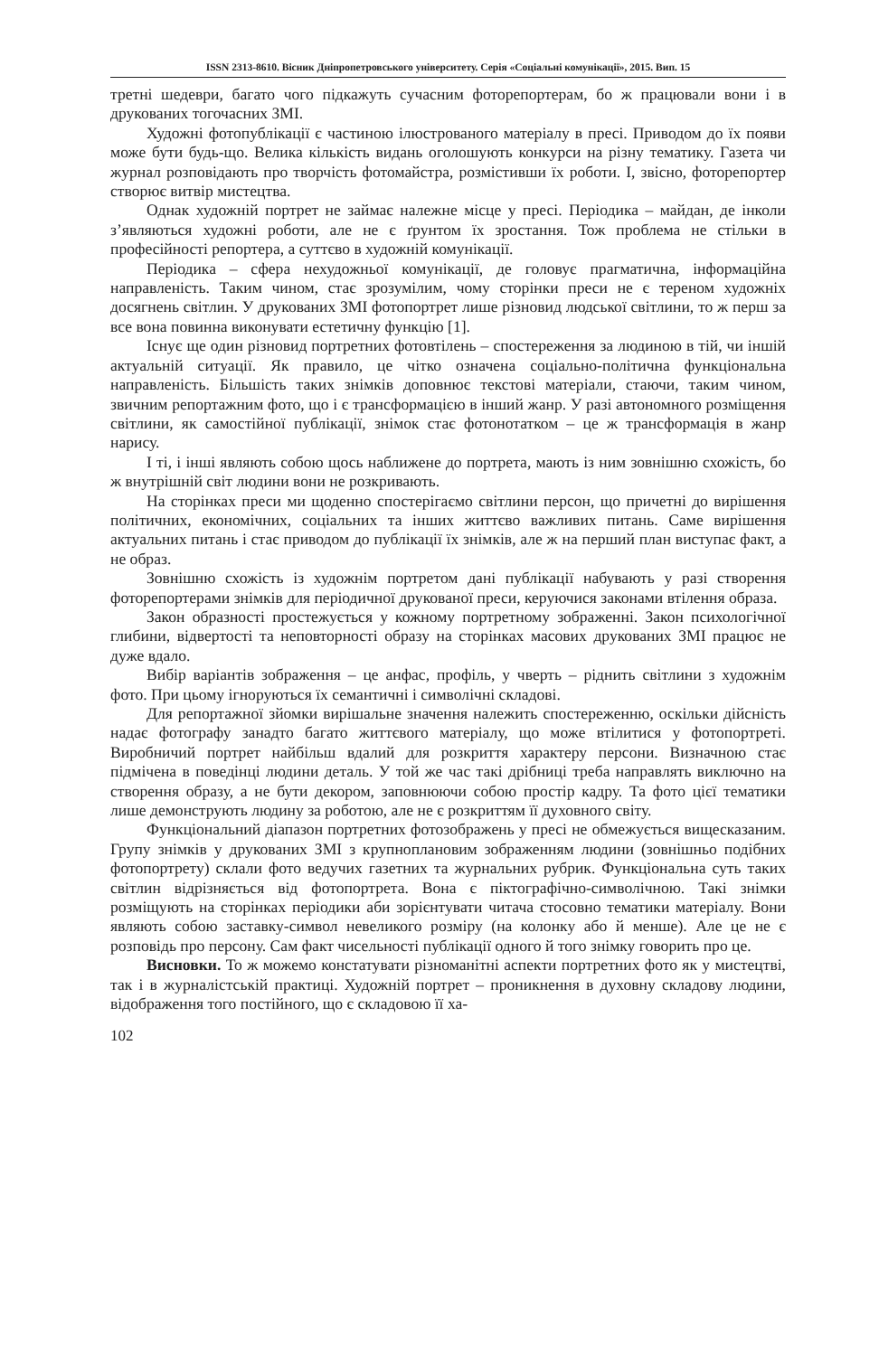ISSN 2313-8610. Вісник Дніпропетровського університету. Серія «Соціальні комунікації», 2015. Вип. 15
третні шедеври, багато чого підкажуть сучасним фоторепортерам, бо ж працювали вони і в друкованих тогочасних ЗМІ.
Художні фотопублікації є частиною ілюстрованого матеріалу в пресі. Приводом до їх появи може бути будь-що. Велика кількість видань оголошують конкурси на різну тематику. Газета чи журнал розповідають про творчість фотомайстра, розмістивши їх роботи. І, звісно, фоторепортер створює витвір мистецтва.
Однак художній портрет не займає належне місце у пресі. Періодика – майдан, де інколи з’являються художні роботи, але не є ґрунтом їх зростання. Тож проблема не стільки в професійності репортера, а суттєво в художній комунікації.
Періодика – сфера нехудожньої комунікації, де головує прагматична, інформаційна направленість. Таким чином, стає зрозумілим, чому сторінки преси не є тереном художніх досягнень світлин. У друкованих ЗМІ фотопортрет лише різновид людської світлини, то ж перш за все вона повинна виконувати естетичну функцію [1].
Існує ще один різновид портретних фотовтілень – спостереження за людиною в тій, чи іншій актуальній ситуації. Як правило, це чітко означена соціально-політична функціональна направленість. Більшість таких знімків доповнює текстові матеріали, стаючи, таким чином, звичним репортажним фото, що і є трансформацією в інший жанр. У разі автономного розміщення світлини, як самостійної публікації, знімок стає фотонотатком – це ж трансформація в жанр нарису.
І ті, і інші являють собою щось наближене до портрета, мають із ним зовнішню схожість, бо ж внутрішній світ людини вони не розкривають.
На сторінках преси ми щоденно спостерігаємо світлини персон, що причетні до вирішення політичних, економічних, соціальних та інших життєво важливих питань. Саме вирішення актуальних питань і стає приводом до публікації їх знімків, але ж на перший план виступає факт, а не образ.
Зовнішню схожість із художнім портретом дані публікації набувають у разі створення фоторепортерами знімків для періодичної друкованої преси, керуючися законами втілення образа.
Закон образності простежується у кожному портретному зображенні. Закон психологічної глибини, відвертості та неповторності образу на сторінках масових друкованих ЗМІ працює не дуже вдало.
Вибір варіантів зображення – це анфас, профіль, у чверть – ріднить світлини з художнім фото. При цьому ігноруються їх семантичні і символічні складові.
Для репортажної зйомки вирішальне значення належить спостереженню, оскільки дійсність надає фотографу занадто багато життєвого матеріалу, що може втілитися у фотопортреті. Виробничий портрет найбільш вдалий для розкриття характеру персони. Визначною стає підмічена в поведінці людини деталь. У той же час такі дрібниці треба направлять виключно на створення образу, а не бути декором, заповнюючи собою простір кадру. Та фото цієї тематики лише демонструють людину за роботою, але не є розкриттям її духовного світу.
Функціональний діапазон портретних фотозображень у пресі не обмежується вищесказаним. Групу знімків у друкованих ЗМІ з крупноплановим зображенням людини (зовнішньо подібних фотопортрету) склали фото ведучих газетних та журнальних рубрик. Функціональна суть таких світлин відрізняється від фотопортрета. Вона є піктографічно-символічною. Такі знімки розміщують на сторінках періодики аби зорієнтувати читача стосовно тематики матеріалу. Вони являють собою заставку-символ невеликого розміру (на колонку або й менше). Але це не є розповідь про персону. Сам факт чисельності публікації одного й того знімку говорить про це.
Висновки. То ж можемо констатувати різноманітні аспекти портретних фото як у мистецтві, так і в журналістській практиці. Художній портрет – проникнення в духовну складову людини, відображення того постійного, що є складовою її ха-
102